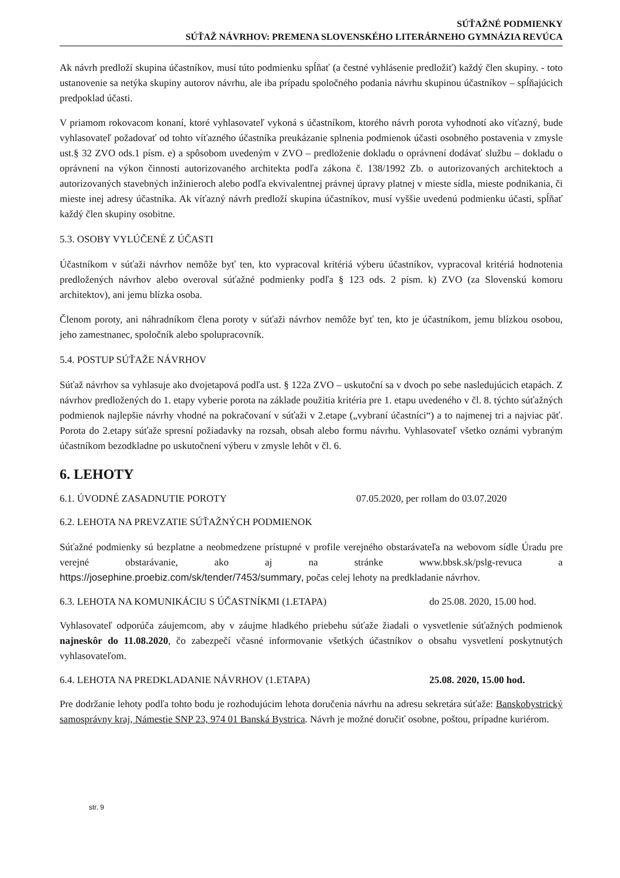SÚŤAŽNÉ PODMIENKY
SÚŤAŽ NÁVRHOV: PREMENA SLOVENSKÉHO LITERÁRNEHO GYMNÁZIA REVÚCA
Ak návrh predloží skupina účastníkov, musí túto podmienku spĺňať (a čestné vyhlásenie predložiť) každý člen skupiny. - toto ustanovenie sa netýka skupiny autorov návrhu, ale iba prípadu spoločného podania návrhu skupinou účastníkov – spĺňajúcich predpoklad účasti.
V priamom rokovacom konaní, ktoré vyhlasovateľ vykoná s účastníkom, ktorého návrh porota vyhodnotí ako víťazný, bude vyhlasovateľ požadovať od tohto víťazného účastníka preukázanie splnenia podmienok účasti osobného postavenia v zmysle ust.§ 32 ZVO ods.1 písm. e) a spôsobom uvedeným v ZVO – predloženie dokladu o oprávnení dodávať službu – dokladu o oprávnení na výkon činnosti autorizovaného architekta podľa zákona č. 138/1992 Zb. o autorizovaných architektoch a autorizovaných stavebných inžinieroch alebo podľa ekvivalentnej právnej úpravy platnej v mieste sídla, mieste podnikania, či mieste inej adresy účastníka. Ak víťazný návrh predloží skupina účastníkov, musí vyššie uvedenú podmienku účasti, spĺňať každý člen skupiny osobitne.
5.3. OSOBY VYLÚČENÉ Z ÚČASTI
Účastníkom v súťaži návrhov nemôže byť ten, kto vypracoval kritériá výberu účastníkov, vypracoval kritériá hodnotenia predložených návrhov alebo overoval súťažné podmienky podľa § 123 ods. 2 písm. k) ZVO (za Slovenskú komoru architektov), ani jemu blízka osoba.
Členom poroty, ani náhradníkom člena poroty v súťaži návrhov nemôže byť ten, kto je účastníkom, jemu blízkou osobou, jeho zamestnanec, spoločník alebo spolupracovník.
5.4. POSTUP SÚŤAŽE NÁVRHOV
Súťaž návrhov sa vyhlasuje ako dvojetapová podľa ust. § 122a ZVO – uskutoční sa v dvoch po sebe nasledujúcich etapách. Z návrhov predložených do 1. etapy vyberie porota na základe použitia kritéria pre 1. etapu uvedeného v čl. 8. týchto súťažných podmienok najlepšie návrhy vhodné na pokračovaní v súťaži v 2.etape („vybraní účastníci“) a to najmenej tri a najviac päť. Porota do 2.etapy súťaže spresní požiadavky na rozsah, obsah alebo formu návrhu. Vyhlasovateľ všetko oznámi vybraným účastníkom bezodkladne po uskutočnení výberu v zmysle lehôt v čl. 6.
6. LEHOTY
6.1. ÚVODNÉ ZASADNUTIE POROTY 07.05.2020, per rollam do 03.07.2020
6.2. LEHOTA NA PREVZATIE SÚŤAŽNÝCH PODMIENOK
Súťažné podmienky sú bezplatne a neobmedzene prístupné v profile verejného obstarávateľa na webovom sídle Úradu pre verejné obstarávanie, ako aj na stránke www.bbsk.sk/pslg-revuca a https://josephine.proebiz.com/sk/tender/7453/summary, počas celej lehoty na predkladanie návrhov.
6.3. LEHOTA NA KOMUNIKÁCIU S ÚČASTNÍKMI (1.ETAPA) do 25.08. 2020, 15.00 hod.
Vyhlasovateľ odporúča záujemcom, aby v záujme hladkého priebehu súťaže žiadali o vysvetlenie súťažných podmienok najneskôr do 11.08.2020, čo zabezpečí včasné informovanie všetkých účastníkov o obsahu vysvetlení poskytnutých vyhlasovateľom.
6.4. LEHOTA NA PREDKLADANIE NÁVRHOV (1.ETAPA) 25.08. 2020, 15.00 hod.
Pre dodržanie lehoty podľa tohto bodu je rozhodujúcim lehota doručenia návrhu na adresu sekretára súťaže: Banskobystrický samosprávny kraj, Námestie SNP 23, 974 01 Banská Bystrica. Návrh je možné doručiť osobne, poštou, prípadne kuriérom.
str. 9